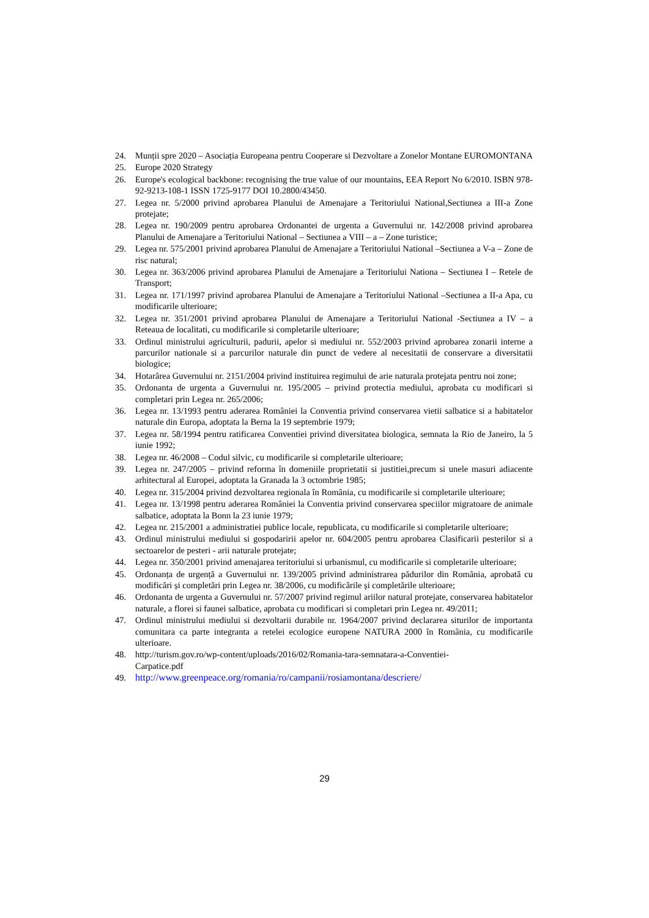24. Munții spre 2020 – Asociația Europeana pentru Cooperare si Dezvoltare a Zonelor Montane EUROMONTANA
25. Europe 2020 Strategy
26. Europe's ecological backbone: recognising the true value of our mountains, EEA Report No 6/2010. ISBN 978-92-9213-108-1 ISSN 1725-9177 DOI 10.2800/43450.
27. Legea nr. 5/2000 privind aprobarea Planului de Amenajare a Teritoriului National,Sectiunea a III-a Zone protejate;
28. Legea nr. 190/2009 pentru aprobarea Ordonantei de urgenta a Guvernului nr. 142/2008 privind aprobarea Planului de Amenajare a Teritoriului National – Sectiunea a VIII – a – Zone turistice;
29. Legea nr. 575/2001 privind aprobarea Planului de Amenajare a Teritoriului National –Sectiunea a V-a – Zone de risc natural;
30. Legea nr. 363/2006 privind aprobarea Planului de Amenajare a Teritoriului Nationa – Sectiunea I – Retele de Transport;
31. Legea nr. 171/1997 privind aprobarea Planului de Amenajare a Teritoriului National –Sectiunea a II-a Apa, cu modificarile ulterioare;
32. Legea nr. 351/2001 privind aprobarea Planului de Amenajare a Teritoriului National -Sectiunea a IV – a Reteaua de localitati, cu modificarile si completarile ulterioare;
33. Ordinul ministrului agriculturii, padurii, apelor si mediului nr. 552/2003 privind aprobarea zonarii interne a parcurilor nationale si a parcurilor naturale din punct de vedere al necesitatii de conservare a diversitatii biologice;
34. Hotarârea Guvernului nr. 2151/2004 privind instituirea regimului de arie naturala protejata pentru noi zone;
35. Ordonanta de urgenta a Guvernului nr. 195/2005 – privind protectia mediului, aprobata cu modificari si completari prin Legea nr. 265/2006;
36. Legea nr. 13/1993 pentru aderarea României la Conventia privind conservarea vietii salbatice si a habitatelor naturale din Europa, adoptata la Berna la 19 septembrie 1979;
37. Legea nr. 58/1994 pentru ratificarea Conventiei privind diversitatea biologica, semnata la Rio de Janeiro, la 5 iunie 1992;
38. Legea nr. 46/2008 – Codul silvic, cu modificarile si completarile ulterioare;
39. Legea nr. 247/2005 – privind reforma în domeniile proprietatii si justitiei,precum si unele masuri adiacente arhitectural al Europei, adoptata la Granada la 3 octombrie 1985;
40. Legea nr. 315/2004 privind dezvoltarea regionala în România, cu modificarile si completarile ulterioare;
41. Legea nr. 13/1998 pentru aderarea României la Conventia privind conservarea speciilor migratoare de animale salbatice, adoptata la Bonn la 23 iunie 1979;
42. Legea nr. 215/2001 a administratiei publice locale, republicata, cu modificarile si completarile ulterioare;
43. Ordinul ministrului mediului si gospodaririi apelor nr. 604/2005 pentru aprobarea Clasificarii pesterilor si a sectoarelor de pesteri - arii naturale protejate;
44. Legea nr. 350/2001 privind amenajarea teritoriului si urbanismul, cu modificarile si completarile ulterioare;
45. Ordonanța de urgență a Guvernului nr. 139/2005 privind administrarea pădurilor din România, aprobată cu modificări și completări prin Legea nr. 38/2006, cu modificările și completările ulterioare;
46. Ordonanta de urgenta a Guvernului nr. 57/2007 privind regimul ariilor natural protejate, conservarea habitatelor naturale, a florei si faunei salbatice, aprobata cu modificari si completari prin Legea nr. 49/2011;
47. Ordinul ministrului mediului si dezvoltarii durabile nr. 1964/2007 privind declararea siturilor de importanta comunitara ca parte integranta a retelei ecologice europene NATURA 2000 în România, cu modificarile ulterioare.
48. http://turism.gov.ro/wp-content/uploads/2016/02/Romania-tara-semnatara-a-Conventiei-
Carpatice.pdf
49. http://www.greenpeace.org/romania/ro/campanii/rosiamontana/descriere/
29